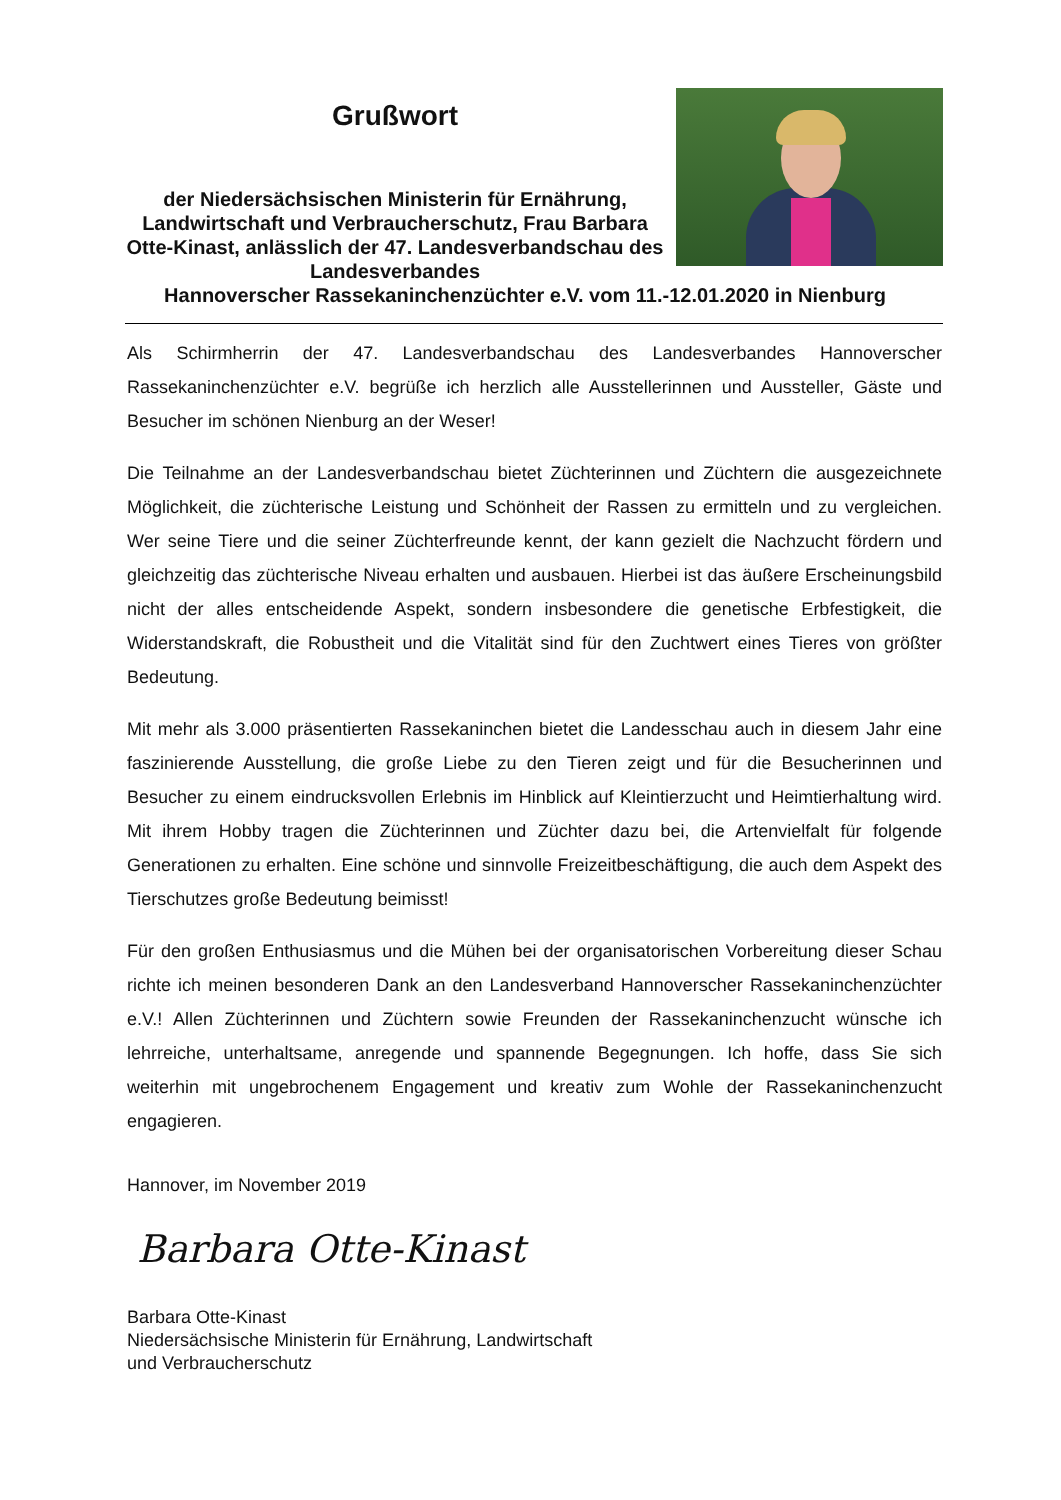Grußwort
der Niedersächsischen Ministerin für Ernährung, Landwirtschaft und Verbraucherschutz, Frau Barbara Otte-Kinast, anlässlich der 47. Landesverbandschau des Landesverbandes
Hannoverscher Rassekaninchenzüchter e.V. vom 11.-12.01.2020 in Nienburg
Als Schirmherrin der 47. Landesverbandschau des Landesverbandes Hannoverscher Rassekaninchenzüchter e.V. begrüße ich herzlich alle Ausstellerinnen und Aussteller, Gäste und Besucher im schönen Nienburg an der Weser!
Die Teilnahme an der Landesverbandschau bietet Züchterinnen und Züchtern die ausgezeichnete Möglichkeit, die züchterische Leistung und Schönheit der Rassen zu ermitteln und zu vergleichen. Wer seine Tiere und die seiner Züchterfreunde kennt, der kann gezielt die Nachzucht fördern und gleichzeitig das züchterische Niveau erhalten und ausbauen. Hierbei ist das äußere Erscheinungsbild nicht der alles entscheidende Aspekt, sondern insbesondere die genetische Erbfestigkeit, die Widerstandskraft, die Robustheit und die Vitalität sind für den Zuchtwert eines Tieres von größter Bedeutung.
Mit mehr als 3.000 präsentierten Rassekaninchen bietet die Landesschau auch in diesem Jahr eine faszinierende Ausstellung, die große Liebe zu den Tieren zeigt und für die Besucherinnen und Besucher zu einem eindrucksvollen Erlebnis im Hinblick auf Kleintierzucht und Heimtierhaltung wird. Mit ihrem Hobby tragen die Züchterinnen und Züchter dazu bei, die Artenvielfalt für folgende Generationen zu erhalten. Eine schöne und sinnvolle Freizeitbeschäftigung, die auch dem Aspekt des Tierschutzes große Bedeutung beimisst!
Für den großen Enthusiasmus und die Mühen bei der organisatorischen Vorbereitung dieser Schau richte ich meinen besonderen Dank an den Landesverband Hannoverscher Rassekaninchenzüchter e.V.! Allen Züchterinnen und Züchtern sowie Freunden der Rassekaninchenzucht wünsche ich lehrreiche, unterhaltsame, anregende und spannende Begegnungen. Ich hoffe, dass Sie sich weiterhin mit ungebrochenem Engagement und kreativ zum Wohle der Rassekaninchenzucht engagieren.
Hannover, im November 2019
Barbara Otte-Kinast
Barbara Otte-Kinast
Niedersächsische Ministerin für Ernährung, Landwirtschaft
und Verbraucherschutz